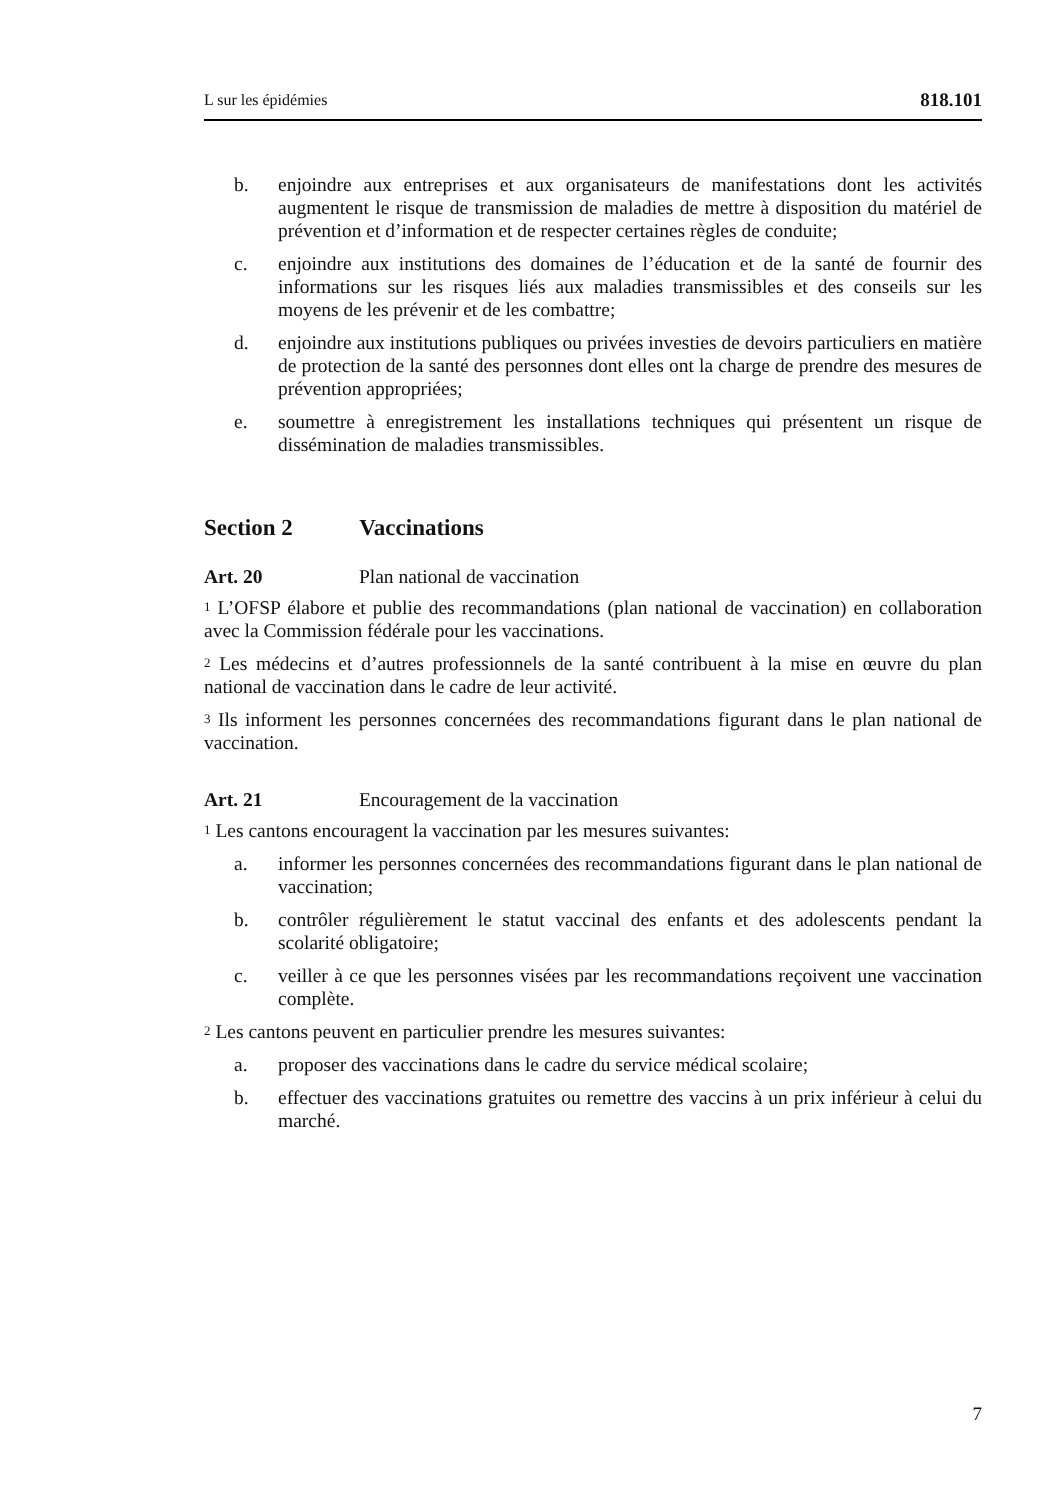L sur les épidémies 818.101
b. enjoindre aux entreprises et aux organisateurs de manifestations dont les activités augmentent le risque de transmission de maladies de mettre à disposition du matériel de prévention et d’information et de respecter certaines règles de conduite;
c. enjoindre aux institutions des domaines de l’éducation et de la santé de fournir des informations sur les risques liés aux maladies transmissibles et des conseils sur les moyens de les prévenir et de les combattre;
d. enjoindre aux institutions publiques ou privées investies de devoirs particuliers en matière de protection de la santé des personnes dont elles ont la charge de prendre des mesures de prévention appropriées;
e. soumettre à enregistrement les installations techniques qui présentent un risque de dissémination de maladies transmissibles.
Section 2 Vaccinations
Art. 20 Plan national de vaccination
<sup>1</sup> L’OFSP élabore et publie des recommandations (plan national de vaccination) en collaboration avec la Commission fédérale pour les vaccinations.
<sup>2</sup> Les médecins et d’autres professionnels de la santé contribuent à la mise en œuvre du plan national de vaccination dans le cadre de leur activité.
<sup>3</sup> Ils informent les personnes concernées des recommandations figurant dans le plan national de vaccination.
Art. 21 Encouragement de la vaccination
<sup>1</sup> Les cantons encouragent la vaccination par les mesures suivantes:
a. informer les personnes concernées des recommandations figurant dans le plan national de vaccination;
b. contrôler régulièrement le statut vaccinal des enfants et des adolescents pendant la scolarité obligatoire;
c. veiller à ce que les personnes visées par les recommandations reçoivent une vaccination complète.
<sup>2</sup> Les cantons peuvent en particulier prendre les mesures suivantes:
a. proposer des vaccinations dans le cadre du service médical scolaire;
b. effectuer des vaccinations gratuites ou remettre des vaccins à un prix inférieur à celui du marché.
7